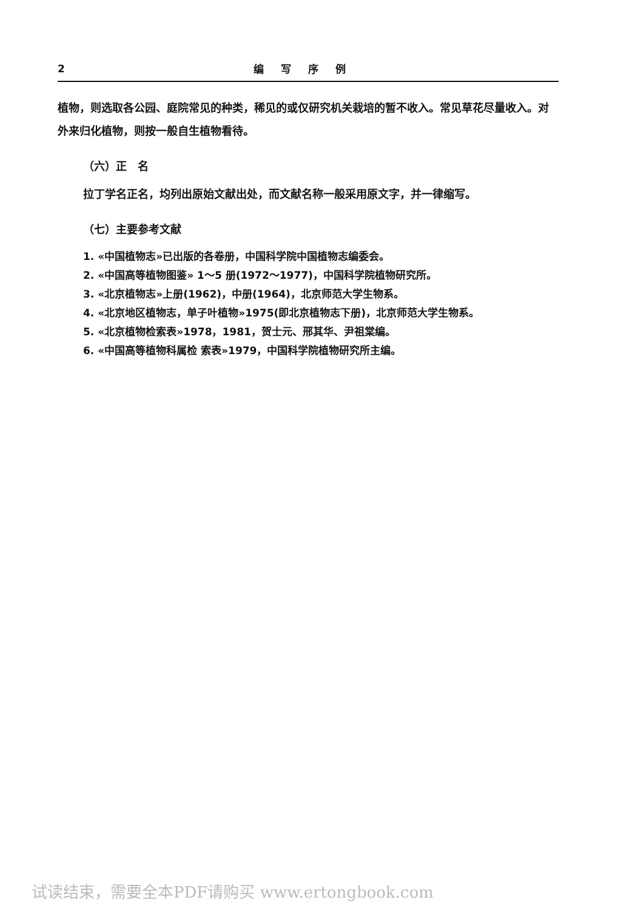2 编写序例
植物，则选取各公园、庭院常见的种类，稀见的或仅研究机关栽培的暂不收入。常见草花尽量收入。对外来归化植物，则按一般自生植物看待。
（六）正　名
拉丁学名正名，均列出原始文献出处，而文献名称一般采用原文字，并一律缩写。
（七）主要参考文献
1. «中国植物志»已出版的各卷册，中国科学院中国植物志编委会。
2. «中国高等植物图鉴» 1～5 册(1972～1977)，中国科学院植物研究所。
3. «北京植物志»上册(1962)，中册(1964)，北京师范大学生物系。
4. «北京地区植物志，单子叶植物»1975(即北京植物志下册)，北京师范大学生物系。
5. «北京植物检索表»1978，1981，贺士元、邢其华、尹祖棠编。
6. «中国高等植物科属检 索表»1979，中国科学院植物研究所主编。
试读结束，需要全本PDF请购买 www.ertongbook.com